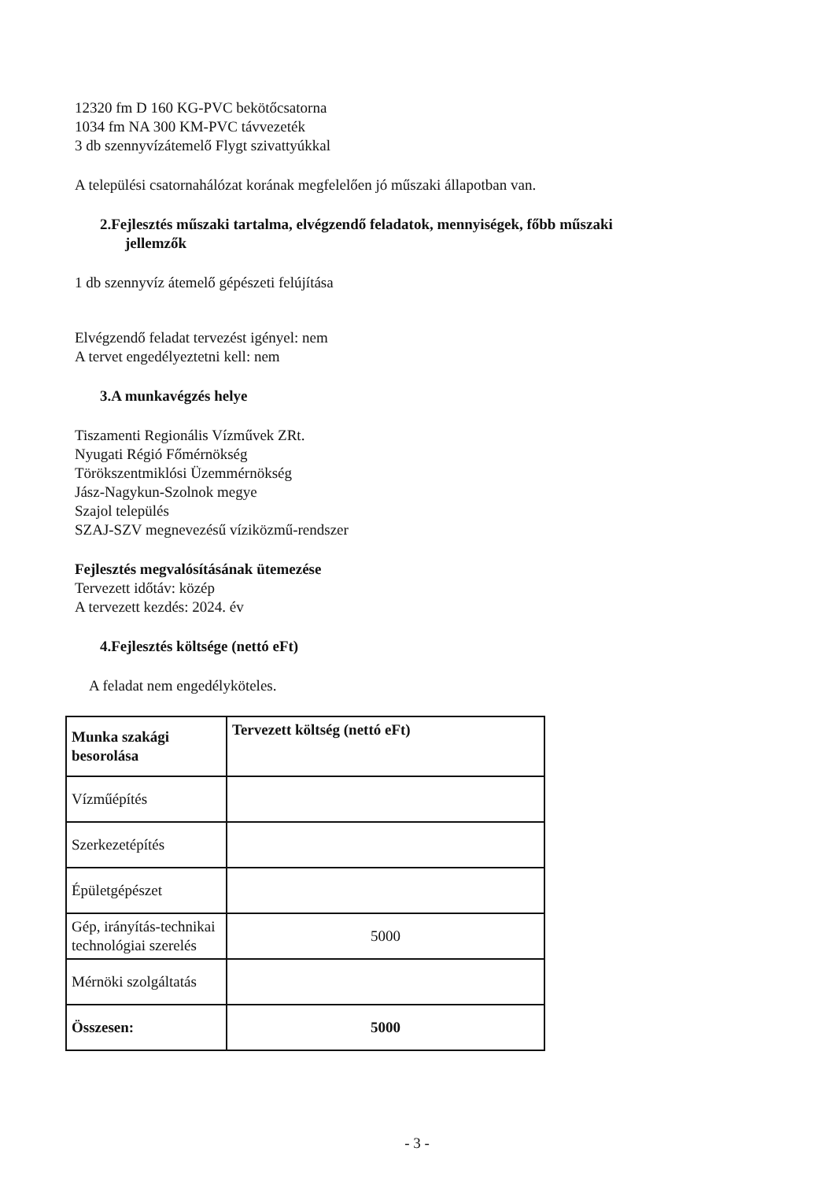12320 fm D 160 KG-PVC bekötőcsatorna
1034 fm NA 300 KM-PVC távvezeték
3 db szennyvízátemelő Flygt szivattyúkkal
A települési csatornahálózat korának megfelelően jó műszaki állapotban van.
2.Fejlesztés műszaki tartalma, elvégzendő feladatok, mennyiségek, főbb műszaki
jellemzők
1 db szennyvíz átemelő gépészeti felújítása
Elvégzendő feladat tervezést igényel: nem
A tervet engedélyeztetni kell: nem
3.A munkavégzés helye
Tiszamenti Regionális Vízművek ZRt.
Nyugati Régió Főmérnökség
Törökszentmiklósi Üzemmérnökség
Jász-Nagykun-Szolnok megye
Szajol település
SZAJ-SZV megnevezésű víziközmű-rendszer
Fejlesztés megvalósításának ütemezése
Tervezett időtáv: közép
A tervezett kezdés: 2024. év
4.Fejlesztés költsége (nettó eFt)
A feladat nem engedélyköteles.
| Munka szakági besorolása | Tervezett költség (nettó eFt) |
| Vízműépítés | |
| Szerkezetépítés | |
| Épületgépészet | |
| Gép, irányítás-technikai technológiai szerelés | 5000 |
| Mérnöki szolgáltatás | |
| Összesen: | 5000 |
- 3 -